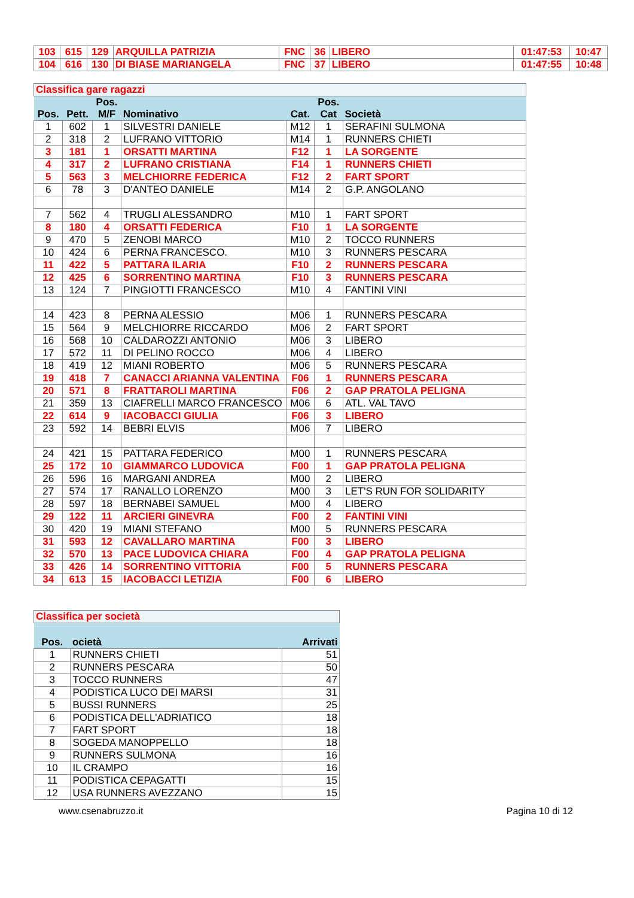| 103 | 615 | 129 | ARQUILLA PATRIZIA | FNC | 36 | LIBERO | 01:47:53 | 10:47 |
| 104 | 616 | 130 | DI BIASE MARIANGELA | FNC | 37 | LIBERO | 01:47:55 | 10:48 |
| Classifica gare ragazzi | | | | | | |
| Pos. | Pett. | Pos. M/F | Nominativo | Cat. | Pos. Cat | Società |
| 1 | 602 | 1 | SILVESTRI DANIELE | M12 | 1 | SERAFINI SULMONA |
| 2 | 318 | 2 | LUFRANO VITTORIO | M14 | 1 | RUNNERS CHIETI |
| 3 | 181 | 1 | ORSATTI MARTINA | F12 | 1 | LA SORGENTE |
| 4 | 317 | 2 | LUFRANO CRISTIANA | F14 | 1 | RUNNERS CHIETI |
| 5 | 563 | 3 | MELCHIORRE FEDERICA | F12 | 2 | FART SPORT |
| 6 | 78 | 3 | D'ANTEO DANIELE | M14 | 2 | G.P. ANGOLANO |
| 7 | 562 | 4 | TRUGLI ALESSANDRO | M10 | 1 | FART SPORT |
| 8 | 180 | 4 | ORSATTI FEDERICA | F10 | 1 | LA SORGENTE |
| 9 | 470 | 5 | ZENOBI MARCO | M10 | 2 | TOCCO RUNNERS |
| 10 | 424 | 6 | PERNA FRANCESCO. | M10 | 3 | RUNNERS PESCARA |
| 11 | 422 | 5 | PATTARA ILARIA | F10 | 2 | RUNNERS PESCARA |
| 12 | 425 | 6 | SORRENTINO MARTINA | F10 | 3 | RUNNERS PESCARA |
| 13 | 124 | 7 | PINGIOTTI FRANCESCO | M10 | 4 | FANTINI VINI |
| 14 | 423 | 8 | PERNA ALESSIO | M06 | 1 | RUNNERS PESCARA |
| 15 | 564 | 9 | MELCHIORRE RICCARDO | M06 | 2 | FART SPORT |
| 16 | 568 | 10 | CALDAROZZI ANTONIO | M06 | 3 | LIBERO |
| 17 | 572 | 11 | DI PELINO ROCCO | M06 | 4 | LIBERO |
| 18 | 419 | 12 | MIANI ROBERTO | M06 | 5 | RUNNERS PESCARA |
| 19 | 418 | 7 | CANACCI ARIANNA VALENTINA | F06 | 1 | RUNNERS PESCARA |
| 20 | 571 | 8 | FRATTAROLI MARTINA | F06 | 2 | GAP PRATOLA PELIGNA |
| 21 | 359 | 13 | CIAFRELLI MARCO FRANCESCO | M06 | 6 | ATL. VAL TAVO |
| 22 | 614 | 9 | IACOBACCI GIULIA | F06 | 3 | LIBERO |
| 23 | 592 | 14 | BEBRI ELVIS | M06 | 7 | LIBERO |
| 24 | 421 | 15 | PATTARA FEDERICO | M00 | 1 | RUNNERS PESCARA |
| 25 | 172 | 10 | GIAMMARCO LUDOVICA | F00 | 1 | GAP PRATOLA PELIGNA |
| 26 | 596 | 16 | MARGANI ANDREA | M00 | 2 | LIBERO |
| 27 | 574 | 17 | RANALLO LORENZO | M00 | 3 | LET'S RUN FOR SOLIDARITY |
| 28 | 597 | 18 | BERNABEI SAMUEL | M00 | 4 | LIBERO |
| 29 | 122 | 11 | ARCIERI GINEVRA | F00 | 2 | FANTINI VINI |
| 30 | 420 | 19 | MIANI STEFANO | M00 | 5 | RUNNERS PESCARA |
| 31 | 593 | 12 | CAVALLARO MARTINA | F00 | 3 | LIBERO |
| 32 | 570 | 13 | PACE LUDOVICA CHIARA | F00 | 4 | GAP PRATOLA PELIGNA |
| 33 | 426 | 14 | SORRENTINO VITTORIA | F00 | 5 | RUNNERS PESCARA |
| 34 | 613 | 15 | IACOBACCI LETIZIA | F00 | 6 | LIBERO |
| Classifica per società | | |
| Pos. | ocietà | Arrivati |
| 1 | RUNNERS CHIETI | 51 |
| 2 | RUNNERS PESCARA | 50 |
| 3 | TOCCO RUNNERS | 47 |
| 4 | PODISTICA LUCO DEI MARSI | 31 |
| 5 | BUSSI RUNNERS | 25 |
| 6 | PODISTICA DELL'ADRIATICO | 18 |
| 7 | FART SPORT | 18 |
| 8 | SOGEDA MANOPPELLO | 18 |
| 9 | RUNNERS SULMONA | 16 |
| 10 | IL CRAMPO | 16 |
| 11 | PODISTICA CEPAGATTI | 15 |
| 12 | USA RUNNERS AVEZZANO | 15 |
www.csenabruzzo.it Pagina 10 di 12